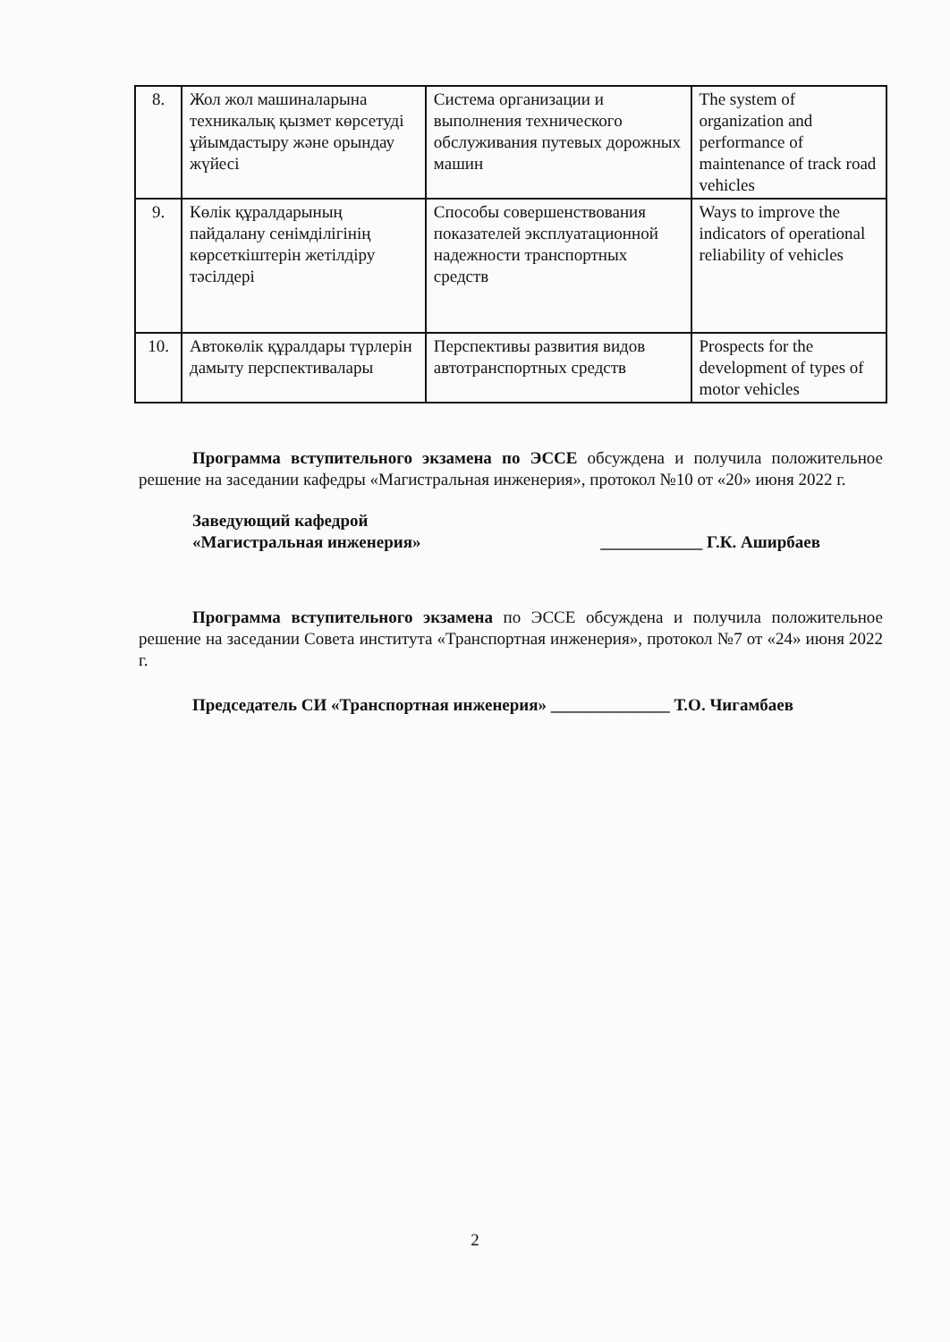| 8. | Жол жол машиналарына техникалық қызмет көрсетуді ұйымдастыру және орындау жүйесі | Система организации и выполнения технического обслуживания путевых дорожных машин | The system of organization and performance of maintenance of track road vehicles |
| 9. | Көлік құралдарының пайдалану сенімділігінің көрсеткіштерін жетілдіру тәсілдері | Способы совершенствования показателей эксплуатационной надежности транспортных средств | Ways to improve the indicators of operational reliability of vehicles |
| 10. | Автокөлік құралдары түрлерін дамыту перспективалары | Перспективы развития видов автотранспортных средств | Prospects for the development of types of motor vehicles |
Программа вступительного экзамена по ЭССЕ обсуждена и получила положительное решение на заседании кафедры «Магистральная инженерия», протокол №10 от «20» июня 2022 г.
Заведующий кафедрой
«Магистральная инженерия» ____________ Г.К. Аширбаев
Программа вступительного экзамена по ЭССЕ обсуждена и получила положительное решение на заседании Совета института «Транспортная инженерия», протокол №7 от «24» июня 2022 г.
Председатель СИ «Транспортная инженерия» ______________ Т.О. Чигамбаев
2